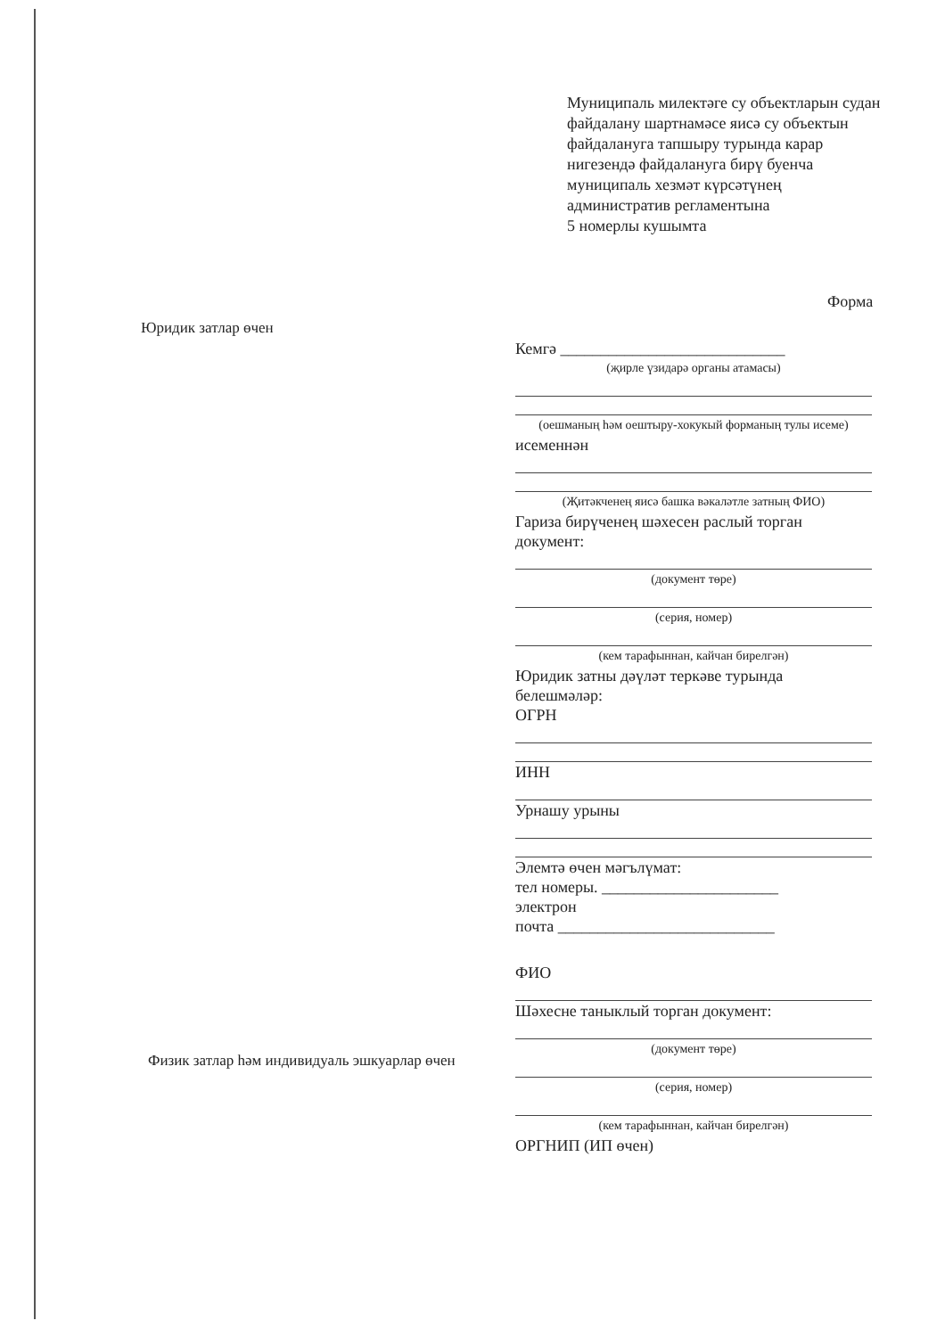Муниципаль милектәге су объектларын судан файдалану шартнамәсе яисә су объектын файдалануга тапшыру турында карар нигезендә файдалануга бирү буенча муниципаль хезмәт күрсәтүнең административ регламентына
5 номерлы кушымта
Форма
Юридик затлар өчен
Кемгә ____________________________
(җирле үзидарә органы атамасы)
(оешманың һәм оештыру-хокукый форманың тулы исеме)
исеменнән
(Җитәкченең яисә башка вәкаләтле затның ФИО)
Гариза бирүченең шәхесен раслый торган документ:
(документ төре)
(серия, номер)
(кем тарафыннан, кайчан бирелгән)
Юридик затны дәүләт теркәве турында белешмәләр:
ОГРН
ИНН
Урнашу урыны
Элемтә өчен мәгълүмат:
тел номеры. ______________________
электрон
почта ___________________________
ФИО
Шәхесне таныклый торган документ:
(документ төре)
(серия, номер)
(кем тарафыннан, кайчан бирелгән)
ОРГНИП (ИП өчен)
Физик затлар һәм индивидуаль эшкуарлар өчен